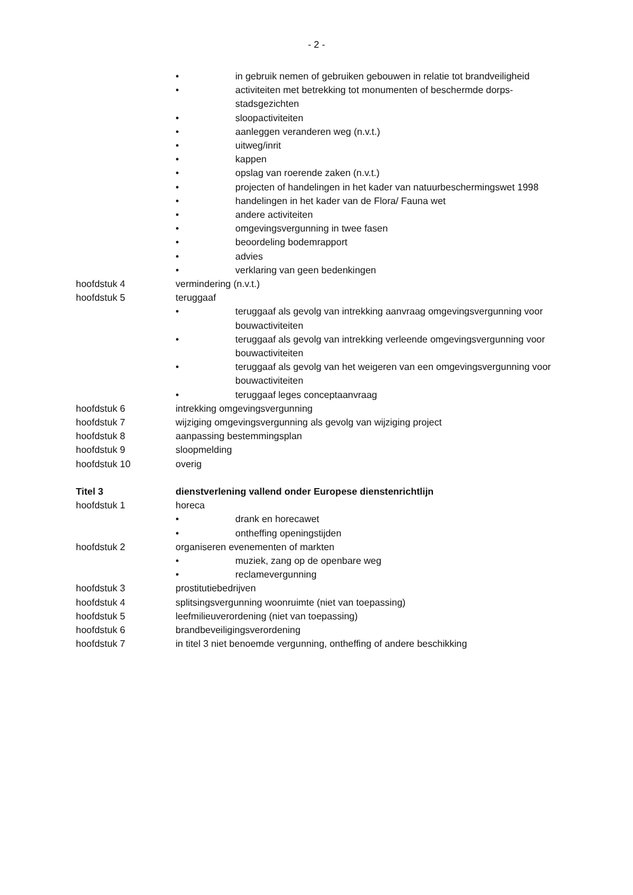- 2 -
• in gebruik nemen of gebruiken gebouwen in relatie tot brandveiligheid
• activiteiten met betrekking tot monumenten of beschermde dorps- stadsgezichten
• sloopactiviteiten
• aanleggen veranderen weg (n.v.t.)
• uitweg/inrit
• kappen
• opslag van roerende zaken (n.v.t.)
• projecten of handelingen in het kader van natuurbeschermingswet 1998
• handelingen in het kader van de Flora/ Fauna wet
• andere activiteiten
• omgevingsvergunning in twee fasen
• beoordeling bodemrapport
• advies
• verklaring van geen bedenkingen
hoofdstuk 4 vermindering (n.v.t.)
hoofdstuk 5 teruggaaf
• teruggaaf als gevolg van intrekking aanvraag omgevingsvergunning voor bouwactiviteiten
• teruggaaf als gevolg van intrekking verleende omgevingsvergunning voor bouwactiviteiten
• teruggaaf als gevolg van het weigeren van een omgevingsvergunning voor bouwactiviteiten
• teruggaaf leges conceptaanvraag
hoofdstuk 6 intrekking omgevingsvergunning
hoofdstuk 7 wijziging omgevingsvergunning als gevolg van wijziging project
hoofdstuk 8 aanpassing bestemmingsplan
hoofdstuk 9 sloopmelding
hoofdstuk 10 overig
Titel 3 dienstverlening vallend onder Europese dienstenrichtlijn
hoofdstuk 1 horeca
• drank en horecawet
• ontheffing openingstijden
hoofdstuk 2 organiseren evenementen of markten
• muziek, zang op de openbare weg
• reclamevergunning
hoofdstuk 3 prostitutiebedrijven
hoofdstuk 4 splitsingsvergunning woonruimte (niet van toepassing)
hoofdstuk 5 leefmilieuverordening (niet van toepassing)
hoofdstuk 6 brandbeveiligingsverordening
hoofdstuk 7 in titel 3 niet benoemde vergunning, ontheffing of andere beschikking